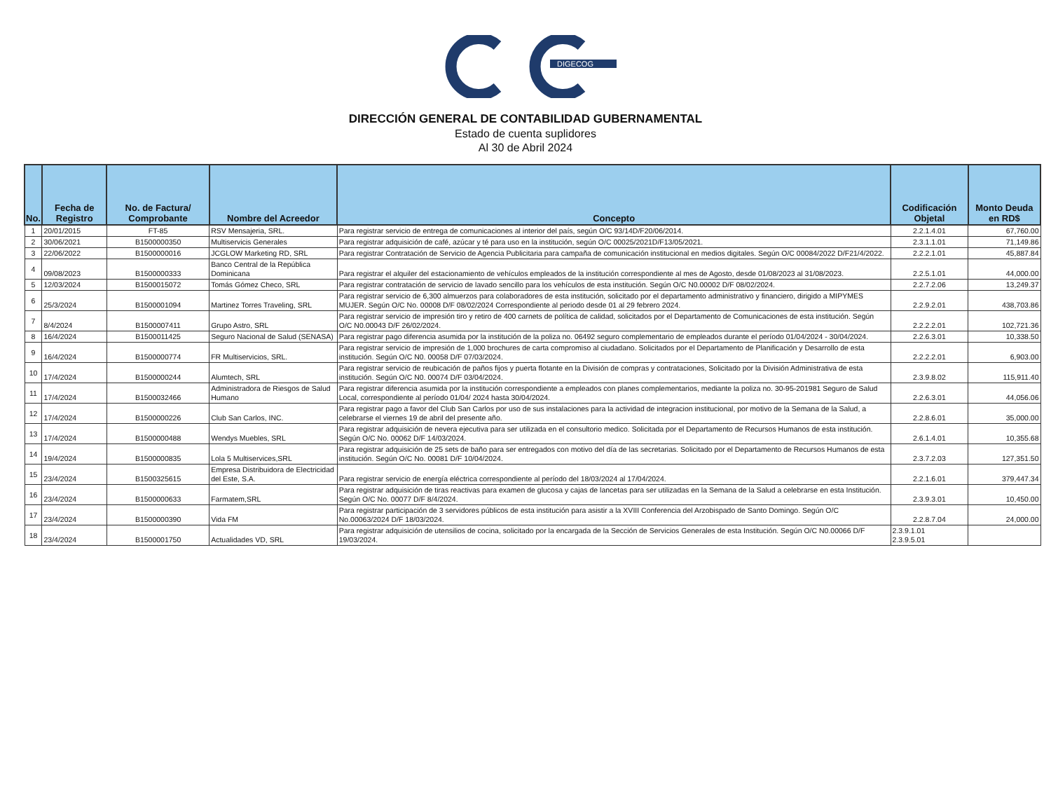DIGECOG
DIRECCIÓN GENERAL DE CONTABILIDAD GUBERNAMENTAL
Estado de cuenta suplidores
Al 30 de Abril 2024
| No. | Fecha de Registro | No. de Factura/ Comprobante | Nombre del Acreedor | Concepto | Codificación Objetal | Monto Deuda en RD$ |
| --- | --- | --- | --- | --- | --- | --- |
| 1 | 20/01/2015 | FT-85 | RSV Mensajeria, SRL. | Para registrar servicio de entrega de comunicaciones al interior del país, según O/C 93/14D/F20/06/2014. | 2.2.1.4.01 | 67,760.00 |
| 2 | 30/06/2021 | B1500000350 | Multiservicis Generales | Para registrar adquisición de café, azúcar y té para uso en la institución, según O/C 00025/2021D/F13/05/2021. | 2.3.1.1.01 | 71,149.86 |
| 3 | 22/06/2022 | B1500000016 | JCGLOW Marketing RD, SRL | Para registrar Contratación de Servicio de Agencia Publicitaria para campaña de comunicación institucional en medios digitales. Según O/C 00084/2022 D/F21/4/2022. | 2.2.2.1.01 | 45,887.84 |
| 4 | 09/08/2023 | B1500000333 | Banco Central de la República Dominicana | Para registrar el alquiler del estacionamiento de vehículos empleados de la institución correspondiente al mes de Agosto, desde 01/08/2023 al 31/08/2023. | 2.2.5.1.01 | 44,000.00 |
| 5 | 12/03/2024 | B1500015072 | Tomás Gómez Checo, SRL | Para registrar contratación de servicio de lavado sencillo para los vehículos de esta institución. Según O/C N0.00002 D/F 08/02/2024. | 2.2.7.2.06 | 13,249.37 |
| 6 | 25/3/2024 | B1500001094 | Martinez Torres Traveling, SRL | Para registrar servicio de 6,300 almuerzos para colaboradores de esta institución, solicitado por el departamento administrativo y financiero, dirigido a MIPYMES MUJER. Según O/C No. 00008 D/F 08/02/2024 Correspondiente al periodo desde 01 al 29 febrero 2024. | 2.2.9.2.01 | 438,703.86 |
| 7 | 8/4/2024 | B1500007411 | Grupo Astro, SRL | Para registrar servicio de impresión tiro y retiro de 400 carnets de política de calidad, solicitados por el Departamento de Comunicaciones de esta institución. Según O/C N0.00043 D/F 26/02/2024. | 2.2.2.2.01 | 102,721.36 |
| 8 | 16/4/2024 | B1500011425 | Seguro Nacional de Salud (SENASA) | Para registrar pago diferencia asumida por la institución de la poliza no. 06492 seguro complementario de empleados durante el período 01/04/2024 - 30/04/2024. | 2.2.6.3.01 | 10,338.50 |
| 9 | 16/4/2024 | B1500000774 | FR Multiservicios, SRL. | Para registrar servicio de impresión de 1,000 brochures de carta compromiso al ciudadano. Solicitados por el Departamento de Planificación y Desarrollo de esta institución. Según O/C N0. 00058 D/F 07/03/2024. | 2.2.2.2.01 | 6,903.00 |
| 10 | 17/4/2024 | B1500000244 | Alumtech, SRL | Para registrar servicio de reubicación de paños fijos y puerta flotante en la División de compras y contrataciones, Solicitado por la División Administrativa de esta institución. Según O/C N0. 00074 D/F 03/04/2024. | 2.3.9.8.02 | 115,911.40 |
| 11 | 17/4/2024 | B1500032466 | Administradora de Riesgos de Salud Humano | Para registrar diferencia asumida por la institución correspondiente a empleados con planes complementarios, mediante la poliza no. 30-95-201981 Seguro de Salud Local, correspondiente al período 01/04/ 2024 hasta 30/04/2024. | 2.2.6.3.01 | 44,056.06 |
| 12 | 17/4/2024 | B1500000226 | Club San Carlos, INC. | Para registrar pago a favor del Club San Carlos por uso de sus instalaciones para la actividad de integracion institucional, por motivo de la Semana de la Salud, a celebrarse el viernes 19 de abril del presente año. | 2.2.8.6.01 | 35,000.00 |
| 13 | 17/4/2024 | B1500000488 | Wendys Muebles, SRL | Para registrar adquisición de nevera ejecutiva para ser utilizada en el consultorio medico. Solicitada por el Departamento de Recursos Humanos de esta institución. Según O/C No. 00062 D/F 14/03/2024. | 2.6.1.4.01 | 10,355.68 |
| 14 | 19/4/2024 | B1500000835 | Lola 5 Multiservices,SRL | Para registrar adquisición de 25 sets de baño para ser entregados con motivo del día de las secretarias. Solicitado por el Departamento de Recursos Humanos de esta institución. Según O/C No. 00081 D/F 10/04/2024. | 2.3.7.2.03 | 127,351.50 |
| 15 | 23/4/2024 | B1500325615 | Empresa Distribuidora de Electricidad del Este, S.A. | Para registrar servicio de energía eléctrica correspondiente al período del 18/03/2024 al 17/04/2024. | 2.2.1.6.01 | 379,447.34 |
| 16 | 23/4/2024 | B1500000633 | Farmatem,SRL | Para registrar adquisición de tiras reactivas para examen de glucosa y cajas de lancetas para ser utilizadas en la Semana de la Salud a celebrarse en esta Institución. Según O/C No. 00077 D/F 8/4/2024. | 2.3.9.3.01 | 10,450.00 |
| 17 | 23/4/2024 | B1500000390 | Vida FM | Para registrar participación de 3 servidores públicos de esta institución para asistir a la XVIII Conferencia del Arzobispado de Santo Domingo. Según O/C No.00063/2024 D/F 18/03/2024. | 2.2.8.7.04 | 24,000.00 |
| 18 | 23/4/2024 | B1500001750 | Actualidades VD, SRL | Para registrar adquisición de utensilios de cocina, solicitado por la encargada de la Sección de Servicios Generales de esta Institución. Según O/C N0.00066 D/F 19/03/2024. | 2.3.9.1.01 2.3.9.5.01 | |